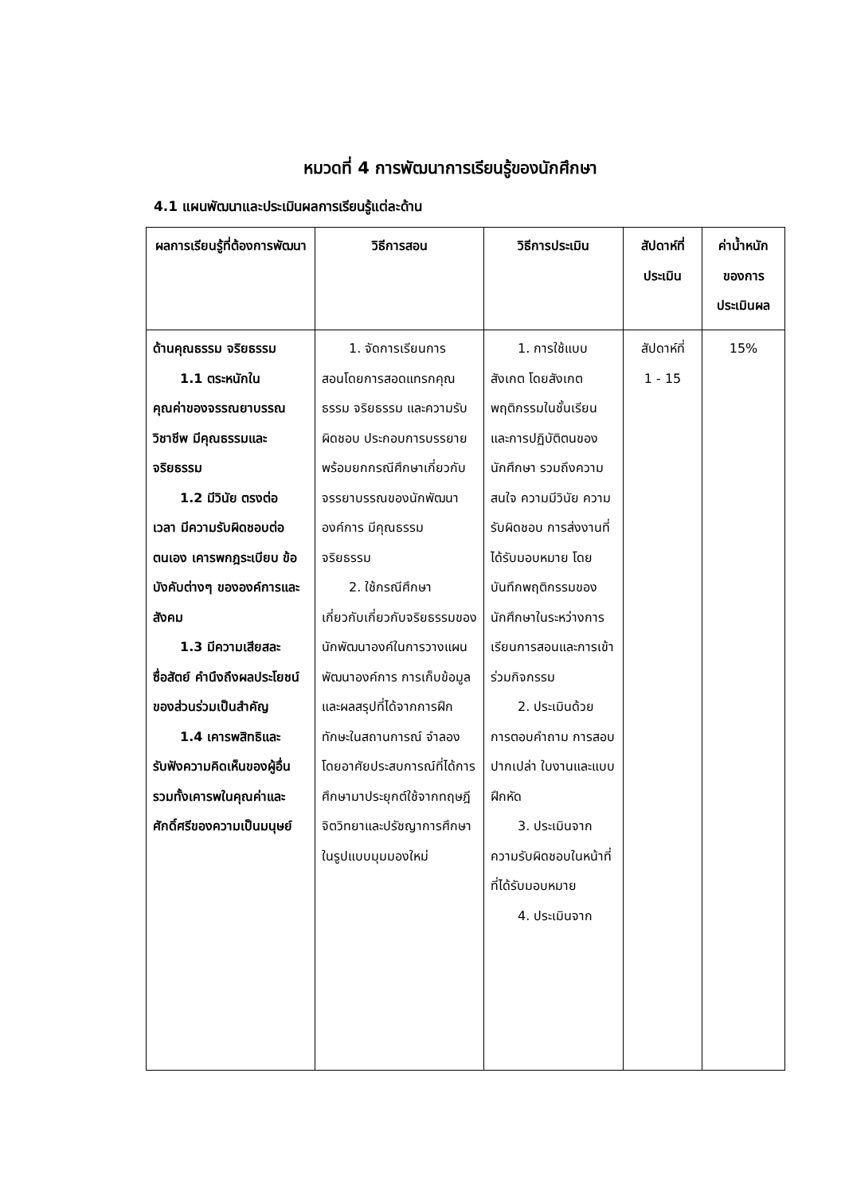หมวดที่ 4 การพัฒนาการเรียนรู้ของนักศึกษา
4.1 แผนพัฒนาและประเมินผลการเรียนรู้แต่ละด้าน
| ผลการเรียนรู้ที่ต้องการพัฒนา | วิธีการสอน | วิธีการประเมิน | สัปดาห์ที่ประเมิน | ค่าน้ำหนักของการประเมินผล |
| --- | --- | --- | --- | --- |
| ด้านคุณธรรม จริยธรรม 1.1 ตระหนักใน คุณค่าของจรรณยาบรรณวิชาชีพ มีคุณธรรมและจริยธรรม 1.2 มีวินัย ตรงต่อ เวลา มีความรับผิดชอบต่อตนเอง เคารพกฎระเบียบ ข้อบังคับต่างๆ ขององค์การและสังคม 1.3 มีความเสียสละ ซื่อสัตย์ คำนึงถึงผลประโยชน์ของส่วนร่วมเป็นสำคัญ 1.4 เคารพสิทธิและ รับฟังความคิดเห็นของผู้อื่น รวมทั้งเคารพในคุณค่าและศักดิ์ศรีของความเป็นมนุษย์ | 1. จัดการเรียนการ สอนโดยการสอดแทรกคุณ ธรรม จริยธรรม และความรับผิดชอบ ประกอบการบรรยาย พร้อมยกกรณีศึกษาเกี่ยวกับจรรยาบรรณของนักพัฒนาองค์การ มีคุณธรรม จริยธรรม 2. ใช้กรณีศึกษา เกี่ยวกับเกี่ยวกับจริยธรรมของนักพัฒนาองค์ในการวางแผนพัฒนาองค์การ การเก็บข้อมูลและผลสรุปที่ได้จากการฝึกทักษะในสถานการณ์ จำลองโดยอาศัยประสบการณ์ที่ได้การศึกษามาประยุกต์ใช้จากทฤษฎีจิตวิทยาและปรัชญาการศึกษาในรูปแบบมุมมองใหม่ | 1. การใช้แบบ สังเกต โดยสังเกตพฤติกรรมในชั้นเรียน และการปฏิบัติตนของนักศึกษา รวมถึงความสนใจ ความมีวินัย ความรับผิดชอบ การส่งงานที่ได้รับมอบหมาย โดยบันทึกพฤติกรรมของนักศึกษาในระหว่างการเรียนการสอนและการเข้าร่วมกิจกรรม 2. ประเมินด้วย การตอบคำถาม การสอบปากเปล่า ใบงานและแบบฝึกหัด 3. ประเมินจาก ความรับผิดชอบในหน้าที่ที่ได้รับมอบหมาย 4. ประเมินจาก | สัปดาห์ที่ 1 - 15 | 15% |